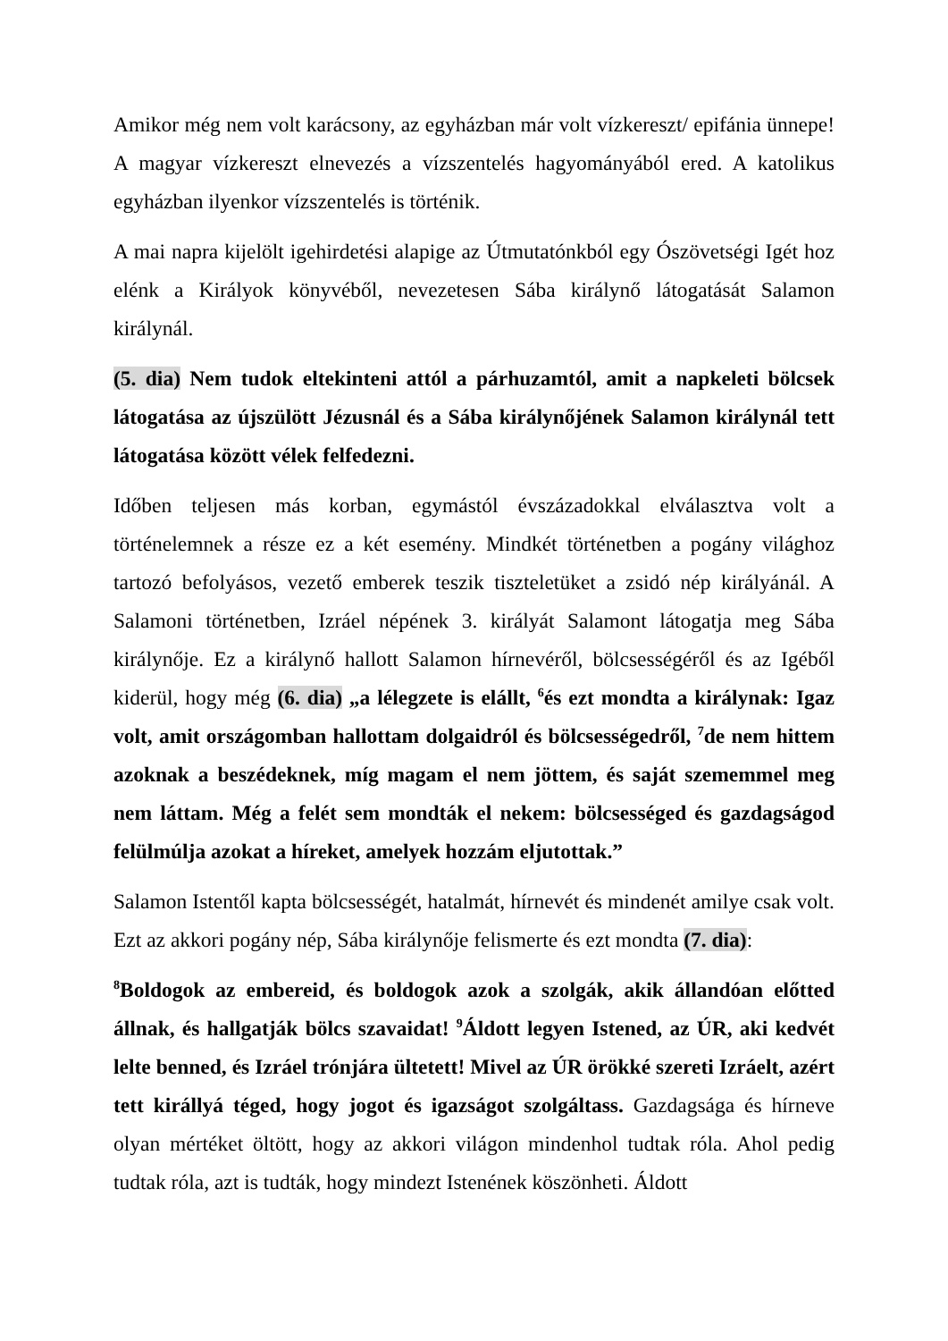Amikor még nem volt karácsony, az egyházban már volt vízkereszt/ epifánia ünnepe! A magyar vízkereszt elnevezés a vízszentelés hagyományából ered. A katolikus egyházban ilyenkor vízszentelés is történik.
A mai napra kijelölt igehirdetési alapige az Útmutatónkból egy Ószövetségi Igét hoz elénk a Királyok könyvéből, nevezetesen Sába királynő látogatását Salamon királynál.
(5. dia) Nem tudok eltekinteni attól a párhuzamtól, amit a napkeleti bölcsek látogatása az újszülött Jézusnál és a Sába királynőjének Salamon királynál tett látogatása között vélek felfedezni.
Időben teljesen más korban, egymástól évszázadokkal elválasztva volt a történelemnek a része ez a két esemény. Mindkét történetben a pogány világhoz tartozó befolyásos, vezető emberek teszik tiszteletüket a zsidó nép királyánál. A Salamoni történetben, Izráel népének 3. királyát Salamont látogatja meg Sába királynője. Ez a királynő hallott Salamon hírnevéről, bölcsességéről és az Igéből kiderül, hogy még (6. dia) „a lélegzete is elállt, <sup>6</sup>és ezt mondta a királynak: Igaz volt, amit országomban hallottam dolgaidról és bölcsességedről, <sup>7</sup>de nem hittem azoknak a beszédeknek, míg magam el nem jöttem, és saját szememmel meg nem láttam. Még a felét sem mondták el nekem: bölcsességed és gazdagságod felülmúlja azokat a híreket, amelyek hozzám eljutottak.”
Salamon Istentől kapta bölcsességét, hatalmát, hírnevét és mindenét amilye csak volt. Ezt az akkori pogány nép, Sába királynője felismerte és ezt mondta (7. dia):
<sup>8</sup> Boldogok az embereid, és boldogok azok a szolgák, akik állandóan előtted állnak, és hallgatják bölcs szavaidat! <sup>9</sup>Áldott legyen Istened, az ÚR, aki kedvét lelte benned, és Izráel trónjára ültetett! Mivel az ÚR örökké szereti Izráelt, azért tett királlyá téged, hogy jogot és igazságot szolgáltass. Gazdagsága és hírneve olyan mértéket öltött, hogy az akkori világon mindenhol tudtak róla. Ahol pedig tudtak róla, azt is tudták, hogy mindezt Istenének köszönheti. Áldott